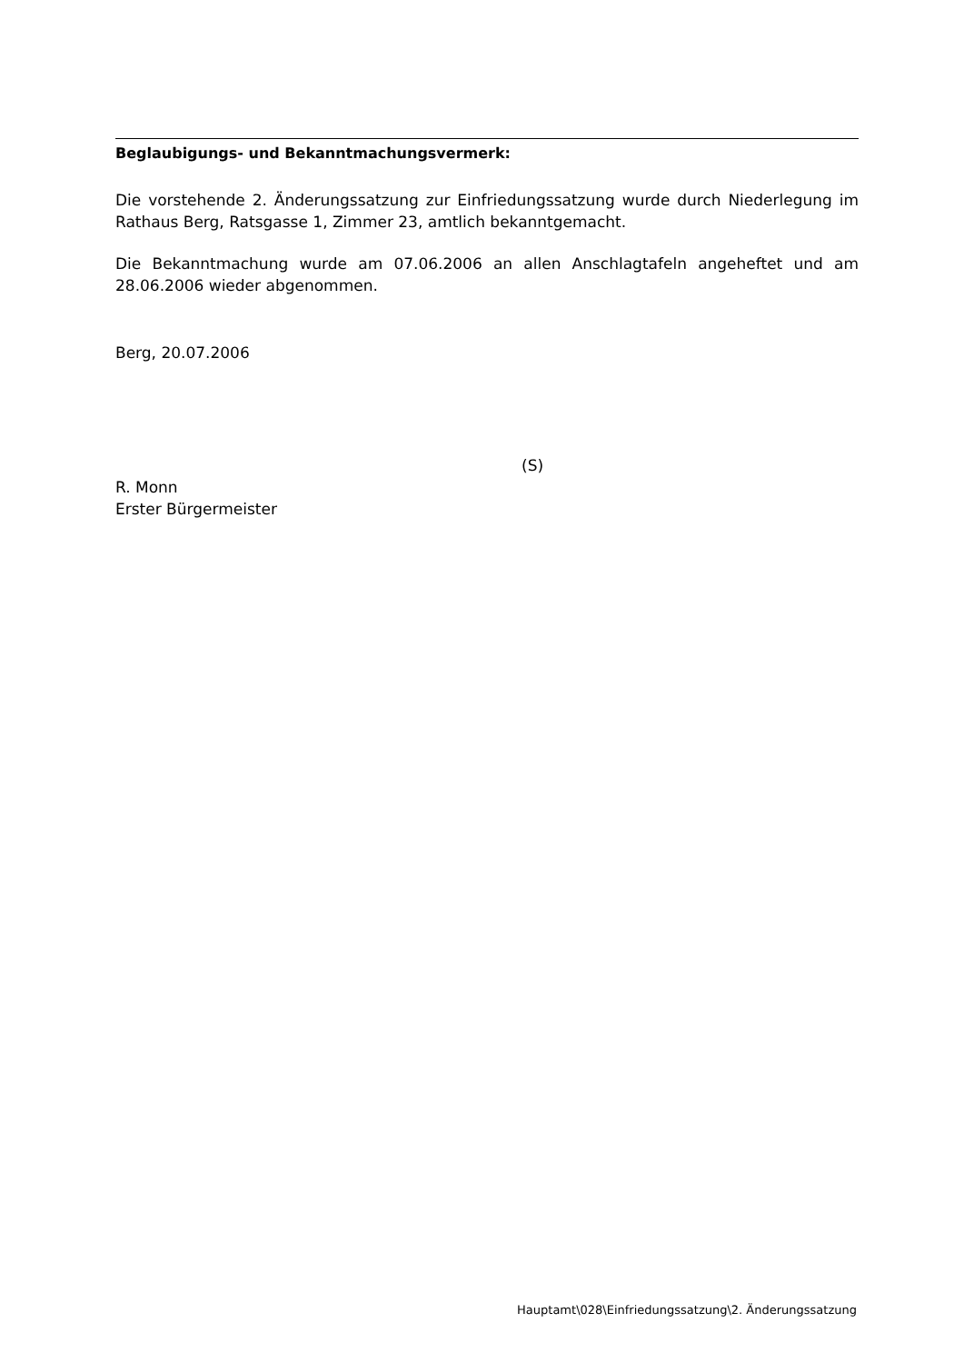Beglaubigungs- und Bekanntmachungsvermerk:
Die vorstehende 2. Änderungssatzung zur Einfriedungssatzung wurde durch Niederlegung im Rathaus Berg, Ratsgasse 1, Zimmer 23, amtlich bekanntgemacht.
Die Bekanntmachung wurde am 07.06.2006 an allen Anschlagtafeln angeheftet und am 28.06.2006 wieder abgenommen.
Berg, 20.07.2006
(S)
R. Monn
Erster Bürgermeister
Hauptamt\028\Einfriedungssatzung\2. Änderungssatzung